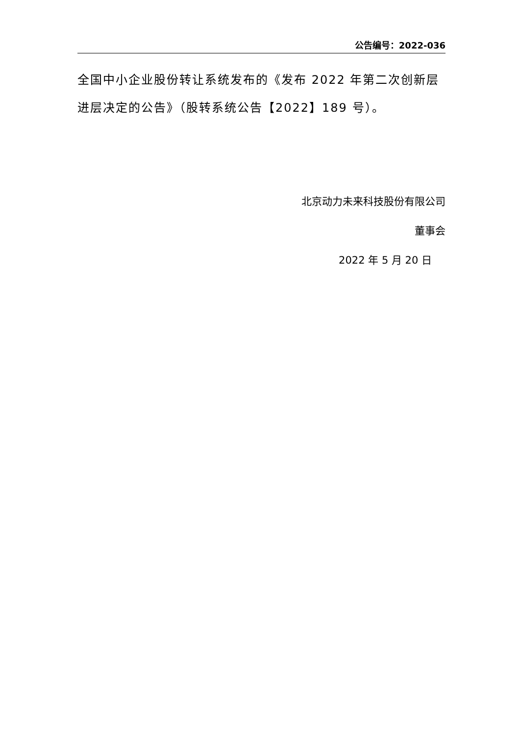公告编号：2022-036
全国中小企业股份转让系统发布的《发布 2022 年第二次创新层进层决定的公告》（股转系统公告【2022】189 号）。
北京动力未来科技股份有限公司
董事会
2022 年 5 月 20 日